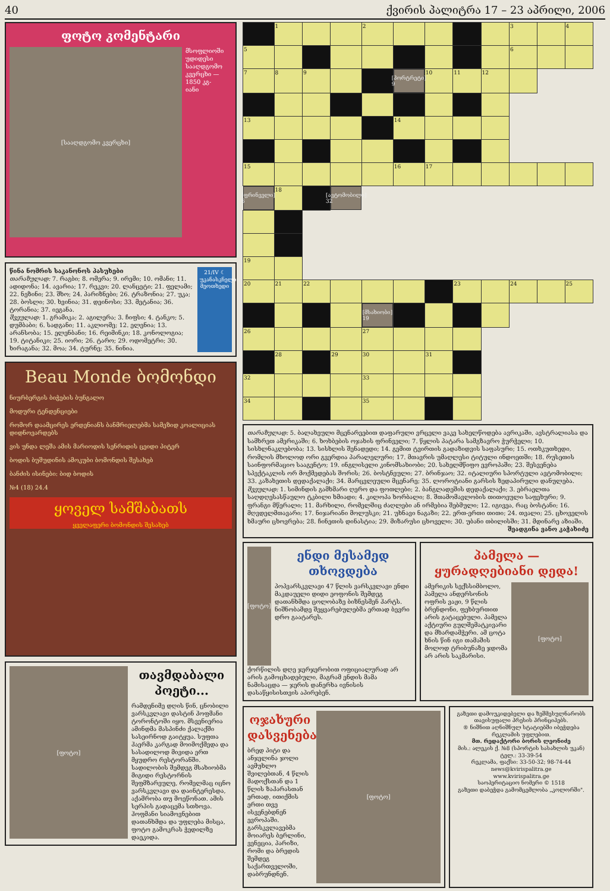40 ქვირის პალიტრა 17 – 23 აპრილი, 2006
ფოტო კომენტარი
[სააღდგომო კვერცხი]
მსოფლიოში უდიდესი სააღდგომო კვერცხი — 1850 კგ-იანი
წინა ნომრის საკანონოს პასუხები
თარაზულად: 7. რაგბი; 8. ომერა; 9. ირემი; 10. ომანი; 11. ადიდონა; 14. ავარია; 17. რეკვი; 20. ლანცეტი; 21. ფელამი; 22. ნეზინი; 23. შხო; 24. პარიზნები; 26. ტრაზონია; 27. უკა; 28. ბოსლი; 30. ხვინია; 31. დეინოსი; 33. მეტანია; 36. ტორანია; 37. იეგანა.
შვეულად: 1. გრამიკა; 2. აგილერა; 3. ჩიფსი; 4. ტანკო; 5. დუმბაბი; 6. სადგანი; 11. აკლიომე; 12. ელენია; 13. არანსობა; 15. ელენბანი; 16. რეიმინკი; 18. კონოლოგია; 19. ტიტანიკი; 25. იორი; 26. ტარო; 29. ოდომეტრი; 30. ხირაგანა; 32. მოა; 34. ტურნე; 35. ნინია.
21/IV ☾ უკანასკნელი მეოთხედი
Beau Monde ბომონდი
ნიურბერგის ბიჭების ბუნგალო
მოდური ტენდენციები
რომორ დაამცირეს ერდენიანს ბანმრიელებმა სამეზიდ კოალიციას დიდნოვარდებს
ვის უნდა ლეშა ამის მარიოდის სენრიდის ცეიდი პიტერ
ბოდის ბუშუდინის ამოკუბი ბომონდის შესახებ
ბანძის ისინები: ბიდ ბოდის
№4 (18) 24.4
ყოველ სამშაბათს
ყველაფერი ბომონდის შესახებ
[ფოტო]
თავმდაბალი პოეტი...
რამდენიმე დღის წინ, ცნობილი ვარსკვლავი დასტინ ჰოფმანი ტორონტოში იყო. მსვენიერია ამინდმა მასპინძი ქალაქში სასეირნოდ გაიტყუა. სუფთა ჰაერმა კარგად მოიმოქმედა და სასადილოდ მივიდა ერთ მყუდრო რესტორანში. სადილობის შემდეგ მსახიობმა მიგიდი რესტორნის შეფმზარეულე, რომელმაც იცნო ვარსკვლავი და დაინტერესდა, აქამრობა თუ მოეწონათ. ამის სერპის გადაცემა სთხოვა. ჰოფმანი სიამოვნებით დათანხმდა და უფლება მისცა, ფოტო გამოკრას ჭედილზე დაეკიდა.
| | 1 | | | 2 | | | | | 3 | | 4 |
| 5 | | | | | | | | | 6 | | |
| 7 | 8 | 9 | | | [პორტრეტი] 9 | | | 10 | 11 | 12 | |
| 13 | | | | | | | | 14 | | | |
| 15 | | | | | 16 | 17 | | | | | |
| [ფრინველი] 6 | | | | | 18 | | [ავტომობილი] 32 | | | | |
| | | | | | 19 | | | | | | |
| 20 | 21 | 22 | | | | | 23 | | 24 | | 25 |
| | | | | [მსახიობი] 19 | | | | | | | |
| 26 | | | | | | | | 27 | | | |
| | 28 | | 29 | | | | | 30 | | 31 | |
| 32 | | | | | | | | 33 | | | |
| 34 | | | | | | | | 35 | | | |
თარაზულად: 5. ბალახეული მცენარეებით დაფარული ვრცელი ვაკე სახელწოდება ავრიკაში, ავსტრალიასა და სამხრეთ ამერიკაში; 6. ხოხბების ოჯახის ფრინველი; 7. წყლის პატარა სამგზავრო ჭურჭელი; 10. სისხლნაკლებობა; 13. სისხლის შენადედი; 14. გემით ტვირთის გადაზიდვის საფასური; 15. ოთხკუთხედი, რომლის მხოლოდ ორი გვერდია პარალელური; 17. მთავრის უმაღლესი ტიტული ინდოეთში; 18. რუსეთის საინფორმაციო სააგენტო; 19. ინგლისელი კინომსახიობი; 20. სახელმწიფო ევროპაში; 23. შესვენება სპექტაკლის ორ მოქმედებას შორის; 26. ბოსტნეული; 27. ბრინჯაო; 32. იტალიური სპორტული ავტომობილი; 33. კაზახეთის დედაქალაქი; 34. მარცვლეული მცენარე; 35. ლოროტიანი გარსის ზედაპირული დანულება.
შვეულად: 1. სიმინდის გამხმარი ღერო და ფოთლები; 2. ბანგლადეშის დედაქალაქი; 3. ებრაელთა საღდღესასწაულო ტკბილი ხმიადი; 4. კილოპა ხორბალი; 8. შთამომავლობის თითოეული საფეხური; 9. ფრანგი მწერალი; 11. მარხილი, რომელშიც ძაღლები ან ირმებია შებმული; 12. იგივეა, რაც ბოსტანი; 16. მღვდელმთავარი; 17. ნიჯარიანი მოლუსკი; 21. უხნავი ნაგაზი; 22. ერთ-ერთი თითი; 24. თვალი; 25. ცხოველის ხმაური ცხოვრება; 28. ჩინეთის დინასტია; 29. მიზარუსი ცხოველი; 30. უბანი თბილისში; 31. მდინარე აზიაში.
შეადგინა ვანო კაჭახიძე
[ფოტო]
ენდი მესამედ თხოვდება
პოპვარსკვლავი 47 წლის ვარსკვლავი ენდი მაკდაუელი დიდი ეოფონის შემდეგ დათანხმდა ცოლობაზე ბიზნესმენ ჰარტს. ნიშნობამდე შეყვარებულებმა ერთად ბევრი დრო გაატარეს.
ქორწილის დღე ჯერჯერობით ოფიციალურად არ არის გამოცხადებული, მაგრამ ენდის მამა ნამისაცდა — ჯერის დანერხა ივნისის დასაწყისისთვის აპირებენ.
პამელა — ყურადღებიანი დედა!
ამერიკის სექსსიმბოლო, პამელა ანდერსონის ოფრის ვაჟი, 9 წლის ბრენდონი, ფეხბურთით არის გატაცებული. პამელა აქტიური გულშემატკივარი და მხარდამჭერი. ამ ცოტა ხნის წინ იგი თამაშის მოლოდ ტრიბუნაზე ჯდომა არ არის საკმარისი.
[ფოტო]
ოჯახური დასვენება
ბრედ პიტი და ანჯელინა ჯოლი ავმუხლო შვილებთან, 4 წლის მადოქსთან და 1 წლის ზაჰარასთან ერთად, ითიქმის ერთი თვე ისვენებდნენ ევროპაში. გარსკვლავებმა მოიარეს ბერლინი, ვენეცია, პარიზი, რომი და ბრედის შემდეგ საქართველოში, დაბრუნდნენ.
[ფოტო]
გაზეთი დამოუკიდებელი და ზეშმესულნარობს თავისუფალი პრესის პრინციპებს.
® ნიშნით აღნიშნულ სტატიებში იბეჭდება რეკლამის უფლებით.
მთ. რედაქტორი ბორის ლეონიძე
მის.: ალეკის ქ. №8 (სპორტის სასახლის უკან)
ტელ.: 33-39-54
რეკლამა, ფაქსი: 33-50-32; 98-74-44
news@kvirispalitra.ge
www.kvirispalitra.ge
საოპერიტაციო ნომერი © 1518
გაზეთი დაბეჭდა გამომცემლობა „კოლორში".